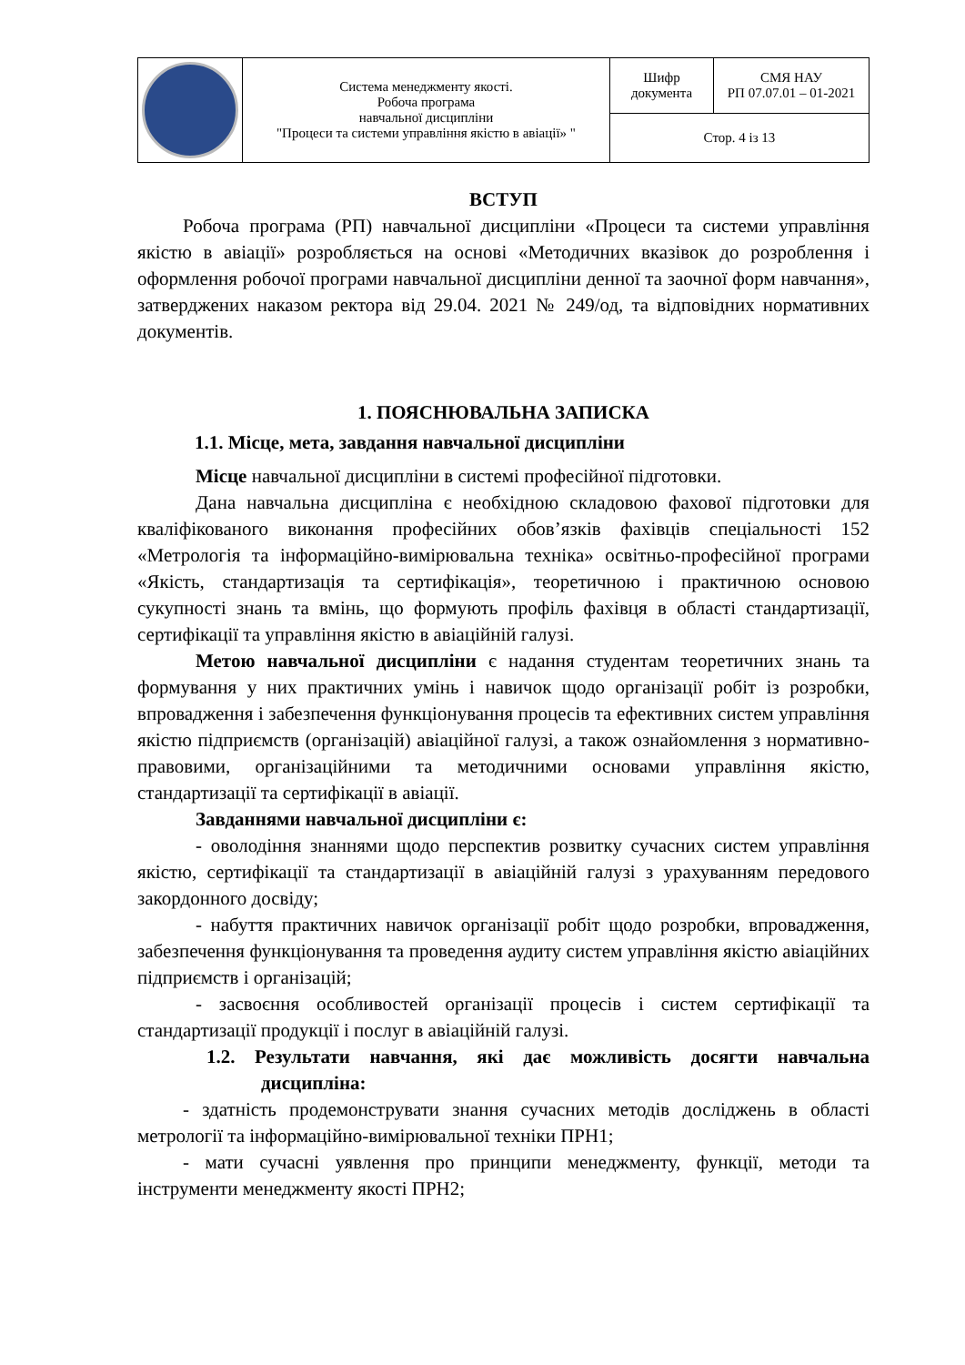| | Система менеджменту якості. Робоча програма навчальної дисципліни "Процеси та системи управління якістю в авіації» " | Шифр документа | СМЯ НАУ РП 07.07.01 – 01-2021 |
| | | Стор. 4 із 13 | |
ВСТУП
Робоча програма (РП) навчальної дисципліни «Процеси та системи управління якістю в авіації» розробляється на основі «Методичних вказівок до розроблення і оформлення робочої програми навчальної дисципліни денної та заочної форм навчання», затверджених наказом ректора від 29.04. 2021 № 249/од, та відповідних нормативних документів.
1. ПОЯСНЮВАЛЬНА ЗАПИСКА
1.1. Місце, мета, завдання навчальної дисципліни
Місце навчальної дисципліни в системі професійної підготовки.
Дана навчальна дисципліна є необхідною складовою фахової підготовки для кваліфікованого виконання професійних обов’язків фахівців спеціальності 152 «Метрологія та інформаційно-вимірювальна техніка» освітньо-професійної програми «Якість, стандартизація та сертифікація», теоретичною і практичною основою сукупності знань та вмінь, що формують профіль фахівця в області стандартизації, сертифікації та управління якістю в авіаційній галузі.
Метою навчальної дисципліни є надання студентам теоретичних знань та формування у них практичних умінь і навичок щодо організації робіт із розробки, впровадження і забезпечення функціонування процесів та ефективних систем управління якістю підприємств (організацій) авіаційної галузі, а також ознайомлення з нормативно-правовими, організаційними та методичними основами управління якістю, стандартизації та сертифікації в авіації.
Завданнями навчальної дисципліни є:
- оволодіння знаннями щодо перспектив розвитку сучасних систем управління якістю, сертифікації та стандартизації в авіаційній галузі з урахуванням передового закордонного досвіду;
- набуття практичних навичок організації робіт щодо розробки, впровадження, забезпечення функціонування та проведення аудиту систем управління якістю авіаційних підприємств і організацій;
- засвоєння особливостей організації процесів і систем сертифікації та стандартизації продукції і послуг в авіаційній галузі.
1.2. Результати навчання, які дає можливість досягти навчальна дисципліна:
- здатність продемонструвати знання сучасних методів досліджень в області метрології та інформаційно-вимірювальної техніки ПРН1;
- мати сучасні уявлення про принципи менеджменту, функції, методи та інструменти менеджменту якості ПРН2;